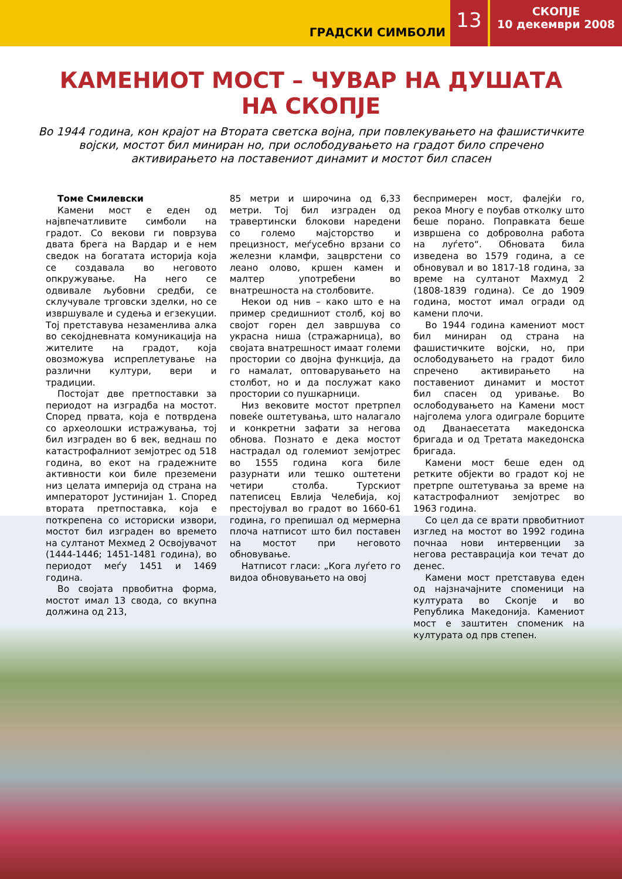ГРАДСКИ СИМБОЛИ
13
СКОПЈЕ
10 декември 2008
КАМЕНИОТ МОСТ – ЧУВАР НА ДУШАТА
НА СКОПЈЕ
Во 1944 година, кон крајот на Втората светска војна, при повлекувањето на фашистичките војски, мостот бил миниран но, при ослободувањето на градот било спречено активирањето на поставениот динамит и мостот бил спасен
Томе Смилевски
Камени мост е еден од највпечатливите симболи на градот. Со векови ги поврзува двата брега на Вардар и е нем сведок на богатата историја која се создавала во неговото опкружување. На него се одвивале љубовни средби, се склучувале трговски зделки, но се извршувале и судења и егзекуции. Тој претставува незаменлива алка во секојдневната комуникација на жителите на градот, која овозможува испреплетување на различни култури, вери и традиции.
Постојат две претпоставки за периодот на изградба на мостот. Според првата, која е потврдена со археолошки истражувања, тој бил изграден во 6 век, веднаш по катастрофалниот земјотрес од 518 година, во екот на градежните активности кои биле преземени низ целата империја од страна на императорот Јустинијан 1. Според втората претпоставка, која е поткрепена со историски извори, мостот бил изграден во времето на султанот Мехмед 2 Освојувачот (1444-1446; 1451-1481 година), во периодот меѓу 1451 и 1469 година.
Во својата првобитна форма, мостот имал 13 свода, со вкупна должина од 213,
85 метри и широчина од 6,33 метри. Тој бил изграден од травертински блокови наредени со големо мајсторство и прецизност, меѓусебно врзани со железни кламфи, зацврстени со леано олово, кршен камен и малтер употребени во внатрешноста на столбовите.
Некои од нив – како што е на пример средишниот столб, кој во својот горен дел завршува со украсна ниша (стражарница), во својата внатрешност имаат големи простории со двојна функција, да го намалат, оптоварувањето на столбот, но и да послужат како простории со пушкарници.
Низ вековите мостот претрпел повеќе оштетувања, што налагало и конкретни зафати за негова обнова. Познато е дека мостот настрадал од големиот земјотрес во 1555 година кога биле разурнати или тешко оштетени четири столба. Турскиот патеписец Евлија Челебија, кој престојувал во градот во 1660-61 година, го препишал од мермерна плоча натписот што бил поставен на мостот при неговото обновување.
Натписот гласи: „Кога луѓето го видоа обновувањето на овој
беспримерен мост, фалејќи го, рекоа Многу е поубав отколку што беше порано. Поправката беше извршена со доброволна работа на луѓето“. Обновата била изведена во 1579 година, а се обновувал и во 1817-18 година, за време на султанот Махмуд 2 (1808-1839 година). Се до 1909 година, мостот имал огради од камени плочи.
Во 1944 година камениот мост бил миниран од страна на фашистичките војски, но, при ослободувањето на градот било спречено активирањето на поставениот динамит и мостот бил спасен од уривање. Во ослободувањето на Камени мост најголема улога одиграле борците од Дванаесетата македонска бригада и од Третата македонска бригада.
Камени мост беше еден од ретките објекти во градот кој не претрпе оштетувања за време на катастрофалниот земјотрес во 1963 година.
Со цел да се врати првобитниот изглед на мостот во 1992 година почнаа нови интервенции за негова реставрација кои течат до денес.
Камени мост претставува еден од најзначајните споменици на културата во Скопје и во Република Македонија. Камениот мост е заштитен споменик на културата од прв степен.